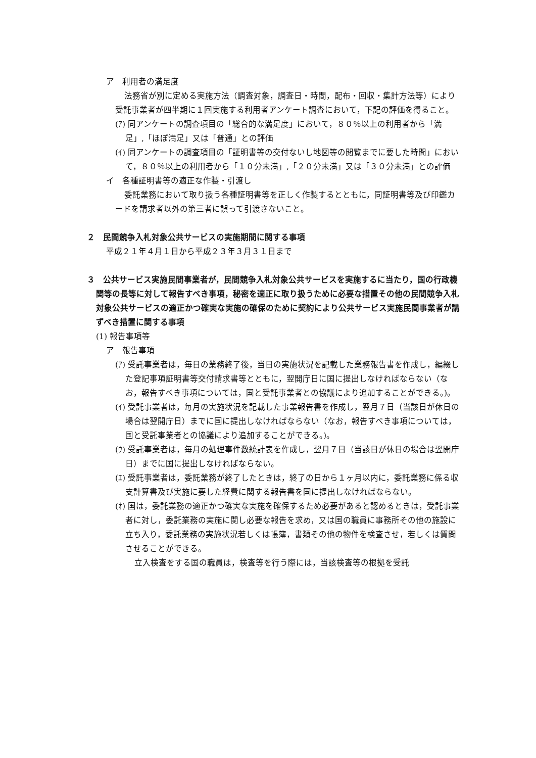ア　利用者の満足度
法務省が別に定める実施方法（調査対象，調査日・時間，配布・回収・集計方法等）により受託事業者が四半期に１回実施する利用者アンケート調査において，下記の評価を得ること。
(ｱ) 同アンケートの調査項目の「総合的な満足度」において，８０％以上の利用者から「満足」,「ほぼ満足」又は「普通」との評価
(ｲ) 同アンケートの調査項目の「証明書等の交付ないし地図等の閲覧までに要した時間」において，８０％以上の利用者から「１０分未満」,「２０分未満」又は「３０分未満」との評価
イ　各種証明書等の適正な作製・引渡し
委託業務において取り扱う各種証明書等を正しく作製するとともに，同証明書等及び印鑑カードを請求者以外の第三者に誤って引渡さないこと。
２　民間競争入札対象公共サービスの実施期間に関する事項
平成２１年４月１日から平成２３年３月３１日まで
３　公共サービス実施民間事業者が，民間競争入札対象公共サービスを実施するに当たり，国の行政機関等の長等に対して報告すべき事項，秘密を適正に取り扱うために必要な措置その他の民間競争入札対象公共サービスの適正かつ確実な実施の確保のために契約により公共サービス実施民間事業者が講ずべき措置に関する事項
(1) 報告事項等
ア　報告事項
(ｱ) 受託事業者は，毎日の業務終了後，当日の実施状況を記載した業務報告書を作成し，編綴した登記事項証明書等交付請求書等とともに，翌開庁日に国に提出しなければならない（なお，報告すべき事項については，国と受託事業者との協議により追加することができる。)。
(ｲ) 受託事業者は，毎月の実施状況を記載した事業報告書を作成し，翌月７日（当該日が休日の場合は翌開庁日）までに国に提出しなければならない（なお，報告すべき事項については，国と受託事業者との協議により追加することができる。)。
(ｳ) 受託事業者は，毎月の処理事件数統計表を作成し，翌月７日（当該日が休日の場合は翌開庁日）までに国に提出しなければならない。
(ｴ) 受託事業者は，委託業務が終了したときは，終了の日から１ヶ月以内に，委託業務に係る収支計算書及び実施に要した経費に関する報告書を国に提出しなければならない。
(ｵ) 国は，委託業務の適正かつ確実な実施を確保するため必要があると認めるときは，受託事業者に対し，委託業務の実施に関し必要な報告を求め，又は国の職員に事務所その他の施設に立ち入り，委託業務の実施状況若しくは帳簿，書類その他の物件を検査させ，若しくは質問させることができる。
立入検査をする国の職員は，検査等を行う際には，当該検査等の根拠を受託